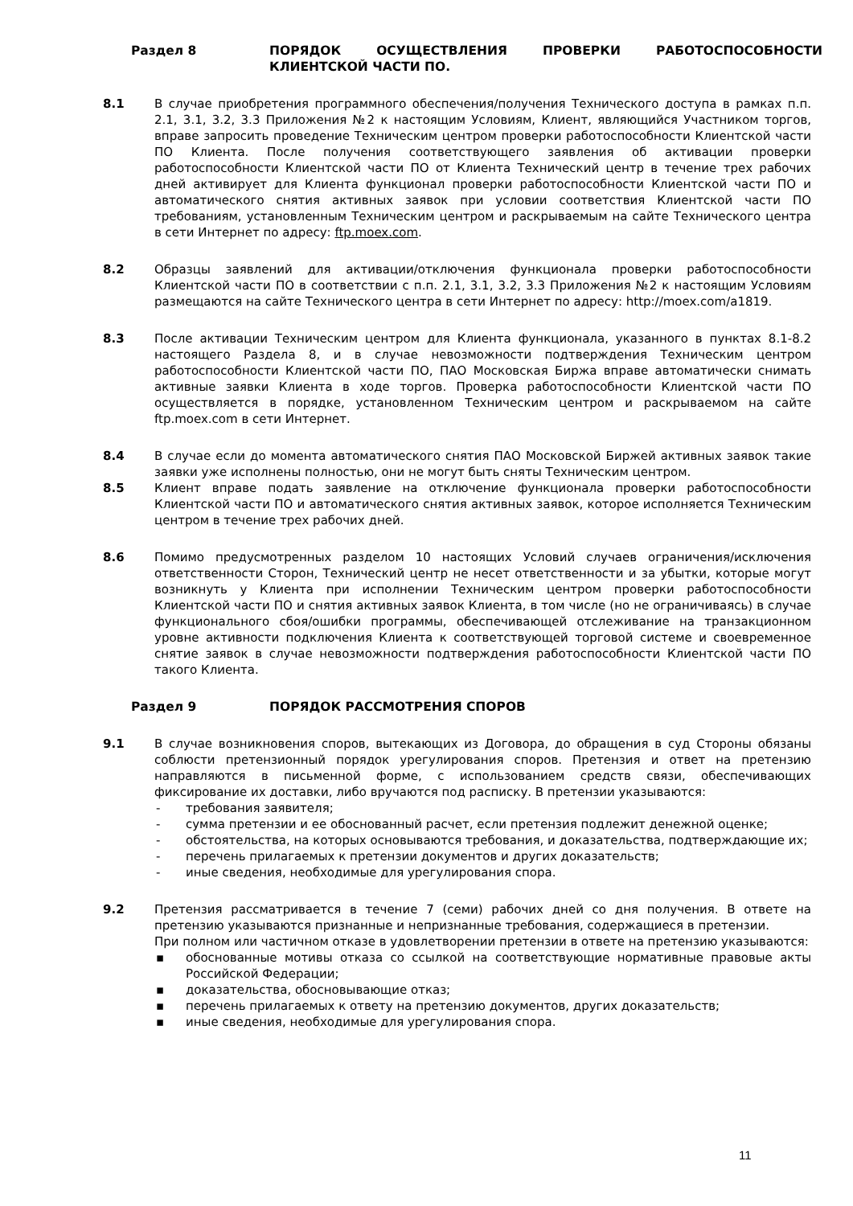Раздел 8 ПОРЯДОК ОСУЩЕСТВЛЕНИЯ ПРОВЕРКИ РАБОТОСПОСОБНОСТИ КЛИЕНТСКОЙ ЧАСТИ ПО.
8.1 В случае приобретения программного обеспечения/получения Технического доступа в рамках п.п. 2.1, 3.1, 3.2, 3.3 Приложения №2 к настоящим Условиям, Клиент, являющийся Участником торгов, вправе запросить проведение Техническим центром проверки работоспособности Клиентской части ПО Клиента. После получения соответствующего заявления об активации проверки работоспособности Клиентской части ПО от Клиента Технический центр в течение трех рабочих дней активирует для Клиента функционал проверки работоспособности Клиентской части ПО и автоматического снятия активных заявок при условии соответствия Клиентской части ПО требованиям, установленным Техническим центром и раскрываемым на сайте Технического центра в сети Интернет по адресу: ftp.moex.com.
8.2 Образцы заявлений для активации/отключения функционала проверки работоспособности Клиентской части ПО в соответствии с п.п. 2.1, 3.1, 3.2, 3.3 Приложения №2 к настоящим Условиям размещаются на сайте Технического центра в сети Интернет по адресу: http://moex.com/a1819.
8.3 После активации Техническим центром для Клиента функционала, указанного в пунктах 8.1-8.2 настоящего Раздела 8, и в случае невозможности подтверждения Техническим центром работоспособности Клиентской части ПО, ПАО Московская Биржа вправе автоматически снимать активные заявки Клиента в ходе торгов. Проверка работоспособности Клиентской части ПО осуществляется в порядке, установленном Техническим центром и раскрываемом на сайте ftp.moex.com в сети Интернет.
8.4 В случае если до момента автоматического снятия ПАО Московской Биржей активных заявок такие заявки уже исполнены полностью, они не могут быть сняты Техническим центром.
8.5 Клиент вправе подать заявление на отключение функционала проверки работоспособности Клиентской части ПО и автоматического снятия активных заявок, которое исполняется Техническим центром в течение трех рабочих дней.
8.6 Помимо предусмотренных разделом 10 настоящих Условий случаев ограничения/исключения ответственности Сторон, Технический центр не несет ответственности и за убытки, которые могут возникнуть у Клиента при исполнении Техническим центром проверки работоспособности Клиентской части ПО и снятия активных заявок Клиента, в том числе (но не ограничиваясь) в случае функционального сбоя/ошибки программы, обеспечивающей отслеживание на транзакционном уровне активности подключения Клиента к соответствующей торговой системе и своевременное снятие заявок в случае невозможности подтверждения работоспособности Клиентской части ПО такого Клиента.
Раздел 9 ПОРЯДОК РАССМОТРЕНИЯ СПОРОВ
9.1 В случае возникновения споров, вытекающих из Договора, до обращения в суд Стороны обязаны соблюсти претензионный порядок урегулирования споров. Претензия и ответ на претензию направляются в письменной форме, с использованием средств связи, обеспечивающих фиксирование их доставки, либо вручаются под расписку. В претензии указываются:
- требования заявителя;
- сумма претензии и ее обоснованный расчет, если претензия подлежит денежной оценке;
- обстоятельства, на которых основываются требования, и доказательства, подтверждающие их;
- перечень прилагаемых к претензии документов и других доказательств;
- иные сведения, необходимые для урегулирования спора.
9.2 Претензия рассматривается в течение 7 (семи) рабочих дней со дня получения. В ответе на претензию указываются признанные и непризнанные требования, содержащиеся в претензии.
При полном или частичном отказе в удовлетворении претензии в ответе на претензию указываются:
▪ обоснованные мотивы отказа со ссылкой на соответствующие нормативные правовые акты Российской Федерации;
▪ доказательства, обосновывающие отказ;
▪ перечень прилагаемых к ответу на претензию документов, других доказательств;
▪ иные сведения, необходимые для урегулирования спора.
11